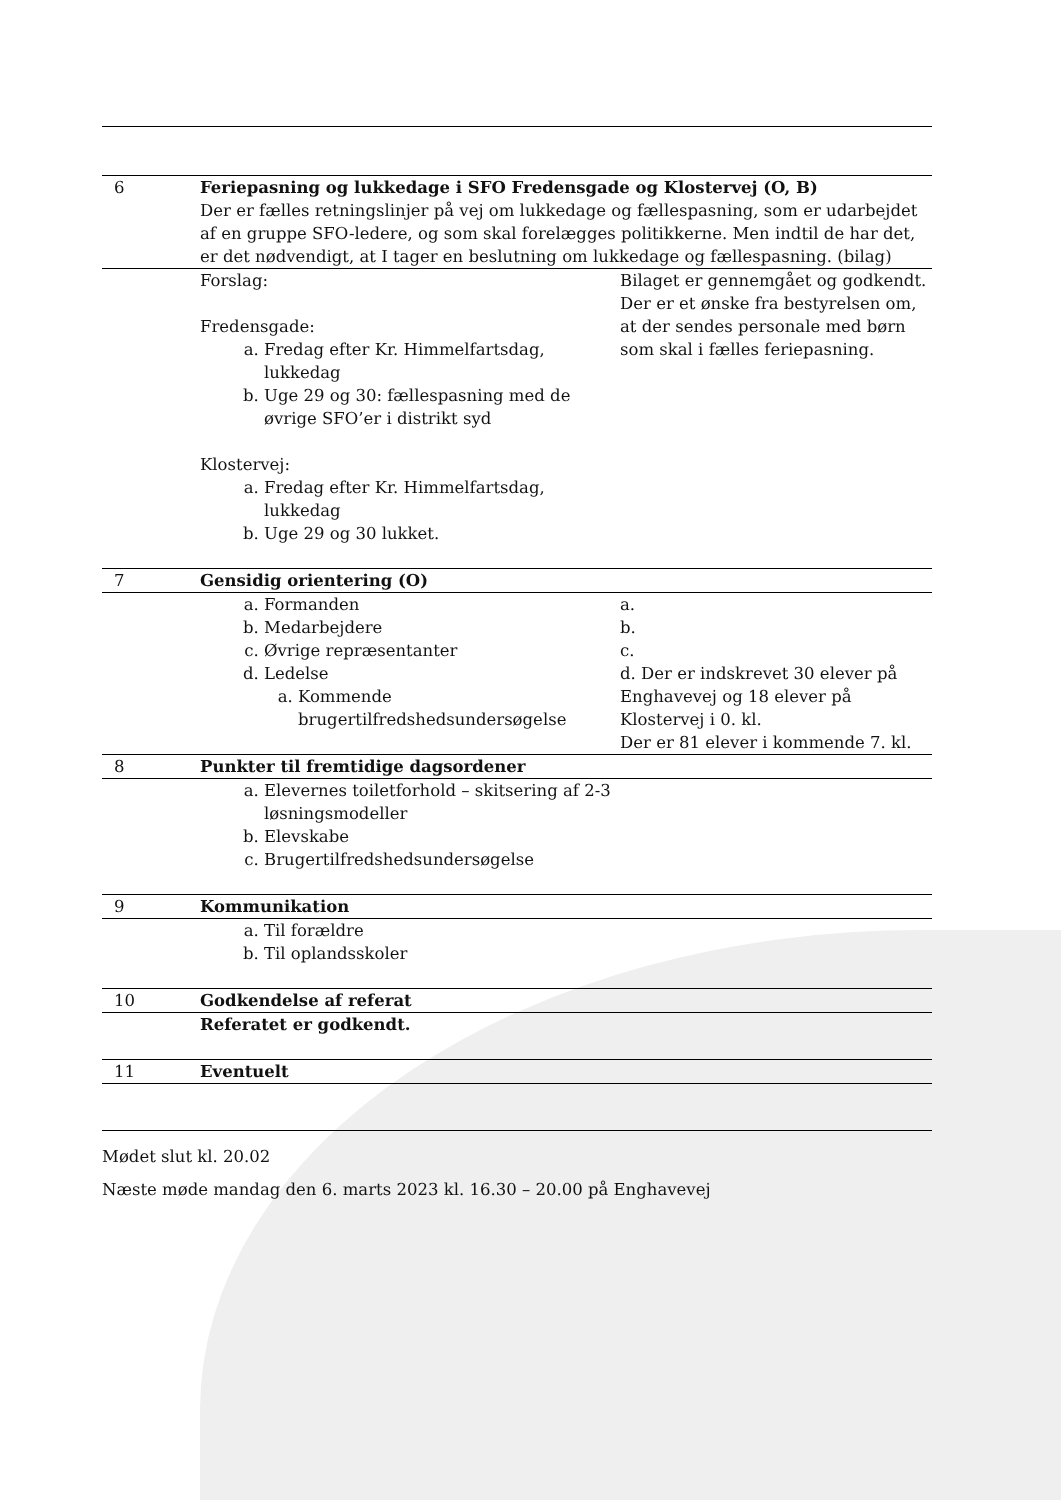| 6 | Feriepasning og lukkedage i SFO Fredensgade og Klostervej (O, B) Der er fælles retningslinjer på vej om lukkedage og fællespasning, som er udarbejdet af en gruppe SFO-ledere, og som skal forelægges politikkerne. Men indtil de har det, er det nødvendigt, at I tager en beslutning om lukkedage og fællespasning. (bilag) | |
| | Forslag: Fredensgade: a. Fredag efter Kr. Himmelfartsdag, lukkedag b. Uge 29 og 30: fællespasning med de øvrige SFO’er i distrikt syd Klostervej: a. Fredag efter Kr. Himmelfartsdag, lukkedag b. Uge 29 og 30 lukket. | Bilaget er gennemgået og godkendt. Der er et ønske fra bestyrelsen om, at der sendes personale med børn som skal i fælles feriepasning. |
| 7 | Gensidig orientering (O) | |
| | a. Formanden b. Medarbejdere c. Øvrige repræsentanter d. Ledelse a. Kommende brugertilfredshedsundersøgelse | a. b. c. d. Der er indskrevet 30 elever på Enghavevej og 18 elever på Klostervej i 0. kl. Der er 81 elever i kommende 7. kl. |
| 8 | Punkter til fremtidige dagsordener | |
| | a. Elevernes toiletforhold – skitsering af 2-3 løsningsmodeller b. Elevskabe c. Brugertilfredshedsundersøgelse | |
| 9 | Kommunikation | |
| | a. Til forældre b. Til oplandsskoler | |
| 10 | Godkendelse af referat | |
| | Referatet er godkendt. | |
| 11 | Eventuelt | |
Mødet slut kl. 20.02
Næste møde mandag den 6. marts 2023 kl. 16.30 – 20.00 på Enghavevej